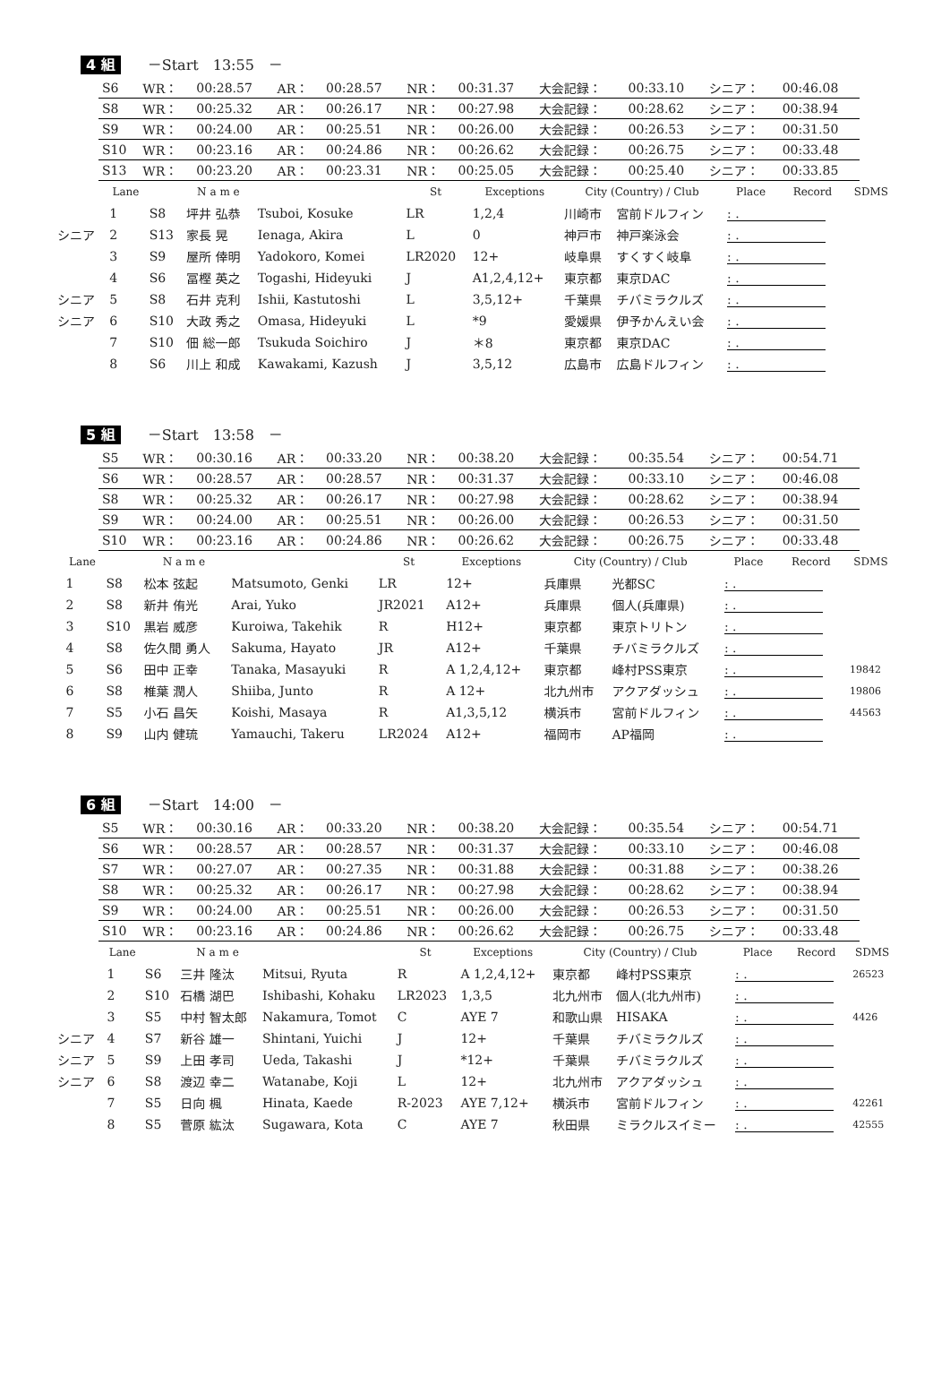4 組 －Start　13:55　－
| S6 | WR： | 00:28.57 | AR： | 00:28.57 | NR： | 00:31.37 | 大会記録： | 00:33.10 | シニア： | 00:46.08 |
| S8 | WR： | 00:25.32 | AR： | 00:26.17 | NR： | 00:27.98 | 大会記録： | 00:28.62 | シニア： | 00:38.94 |
| S9 | WR： | 00:24.00 | AR： | 00:25.51 | NR： | 00:26.00 | 大会記録： | 00:26.53 | シニア： | 00:31.50 |
| S10 | WR： | 00:23.16 | AR： | 00:24.86 | NR： | 00:26.62 | 大会記録： | 00:26.75 | シニア： | 00:33.48 |
| S13 | WR： | 00:23.20 | AR： | 00:23.31 | NR： | 00:25.05 | 大会記録： | 00:25.40 | シニア： | 00:33.85 |
| | Lane | | N a m e | | St | Exceptions | City (Country) / Club | | Place | Record | SDMS |
| --- | --- | --- | --- | --- | --- | --- | --- | --- | --- | --- | --- |
| | 1 | S8 | 坪井 弘恭 | Tsuboi, Kosuke | LR | 1,2,4 | 川崎市 | 宮前ドルフィン | : . | | |
| シニア | 2 | S13 | 家長 晃 | Ienaga, Akira | L | 0 | 神戸市 | 神戸楽泳会 | : . | | |
| | 3 | S9 | 屋所 倖明 | Yadokoro, Komei | LR2020 | 12+ | 岐阜県 | すくすく岐阜 | : . | | |
| | 4 | S6 | 冨樫 英之 | Togashi, Hideyuki | J | A1,2,4,12+ | 東京都 | 東京DAC | : . | | |
| シニア | 5 | S8 | 石井 克利 | Ishii, Kastutoshi | L | 3,5,12+ | 千葉県 | チバミラクルズ | : . | | |
| シニア | 6 | S10 | 大政 秀之 | Omasa, Hideyuki | L | *9 | 愛媛県 | 伊予かんえい会 | : . | | |
| | 7 | S10 | 佃 総一郎 | Tsukuda Soichiro | J | ＊8 | 東京都 | 東京DAC | : . | | |
| | 8 | S6 | 川上 和成 | Kawakami, Kazush | J | 3,5,12 | 広島市 | 広島ドルフィン | : . | | |
5 組 －Start　13:58　－
| S5 | WR： | 00:30.16 | AR： | 00:33.20 | NR： | 00:38.20 | 大会記録： | 00:35.54 | シニア： | 00:54.71 |
| S6 | WR： | 00:28.57 | AR： | 00:28.57 | NR： | 00:31.37 | 大会記録： | 00:33.10 | シニア： | 00:46.08 |
| S8 | WR： | 00:25.32 | AR： | 00:26.17 | NR： | 00:27.98 | 大会記録： | 00:28.62 | シニア： | 00:38.94 |
| S9 | WR： | 00:24.00 | AR： | 00:25.51 | NR： | 00:26.00 | 大会記録： | 00:26.53 | シニア： | 00:31.50 |
| S10 | WR： | 00:23.16 | AR： | 00:24.86 | NR： | 00:26.62 | 大会記録： | 00:26.75 | シニア： | 00:33.48 |
| | Lane | | N a m e | | St | Exceptions | City (Country) / Club | | Place | Record | SDMS |
| --- | --- | --- | --- | --- | --- | --- | --- | --- | --- | --- | --- |
| | 1 | S8 | 松本 弦起 | Matsumoto, Genki | LR | 12+ | 兵庫県 | 光都SC | : . | | |
| | 2 | S8 | 新井 侑光 | Arai, Yuko | JR2021 | A12+ | 兵庫県 | 個人(兵庫県) | : . | | |
| | 3 | S10 | 黒岩 威彦 | Kuroiwa, Takehik | R | H12+ | 東京都 | 東京トリトン | : . | | |
| | 4 | S8 | 佐久間 勇人 | Sakuma, Hayato | JR | A12+ | 千葉県 | チバミラクルズ | : . | | |
| | 5 | S6 | 田中 正幸 | Tanaka, Masayuki | R | A 1,2,4,12+ | 東京都 | 峰村PSS東京 | : . | | 19842 |
| | 6 | S8 | 椎葉 潤人 | Shiiba, Junto | R | A 12+ | 北九州市 | アクアダッシュ | : . | | 19806 |
| | 7 | S5 | 小石 昌矢 | Koishi, Masaya | R | A1,3,5,12 | 横浜市 | 宮前ドルフィン | : . | | 44563 |
| | 8 | S9 | 山内 健琉 | Yamauchi, Takeru | LR2024 | A12+ | 福岡市 | AP福岡 | : . | | |
6 組 －Start　14:00　－
| S5 | WR： | 00:30.16 | AR： | 00:33.20 | NR： | 00:38.20 | 大会記録： | 00:35.54 | シニア： | 00:54.71 |
| S6 | WR： | 00:28.57 | AR： | 00:28.57 | NR： | 00:31.37 | 大会記録： | 00:33.10 | シニア： | 00:46.08 |
| S7 | WR： | 00:27.07 | AR： | 00:27.35 | NR： | 00:31.88 | 大会記録： | 00:31.88 | シニア： | 00:38.26 |
| S8 | WR： | 00:25.32 | AR： | 00:26.17 | NR： | 00:27.98 | 大会記録： | 00:28.62 | シニア： | 00:38.94 |
| S9 | WR： | 00:24.00 | AR： | 00:25.51 | NR： | 00:26.00 | 大会記録： | 00:26.53 | シニア： | 00:31.50 |
| S10 | WR： | 00:23.16 | AR： | 00:24.86 | NR： | 00:26.62 | 大会記録： | 00:26.75 | シニア： | 00:33.48 |
| | Lane | | N a m e | | St | Exceptions | City (Country) / Club | | Place | Record | SDMS |
| --- | --- | --- | --- | --- | --- | --- | --- | --- | --- | --- | --- |
| | 1 | S6 | 三井 隆汰 | Mitsui, Ryuta | R | A 1,2,4,12+ | 東京都 | 峰村PSS東京 | : . | | 26523 |
| | 2 | S10 | 石橋 湖巴 | Ishibashi, Kohaku | LR2023 | 1,3,5 | 北九州市 | 個人(北九州市) | : . | | |
| | 3 | S5 | 中村 智太郎 | Nakamura, Tomot | C | AYE 7 | 和歌山県 | HISAKA | : . | | 4426 |
| シニア | 4 | S7 | 新谷 雄一 | Shintani, Yuichi | J | 12+ | 千葉県 | チバミラクルズ | : . | | |
| シニア | 5 | S9 | 上田 孝司 | Ueda, Takashi | J | *12+ | 千葉県 | チバミラクルズ | : . | | |
| シニア | 6 | S8 | 渡辺 幸二 | Watanabe, Koji | L | 12+ | 北九州市 | アクアダッシュ | : . | | |
| | 7 | S5 | 日向 楓 | Hinata, Kaede | R-2023 | AYE 7,12+ | 横浜市 | 宮前ドルフィン | : . | | 42261 |
| | 8 | S5 | 菅原 紘汰 | Sugawara, Kota | C | AYE 7 | 秋田県 | ミラクルスイミー | : . | | 42555 |